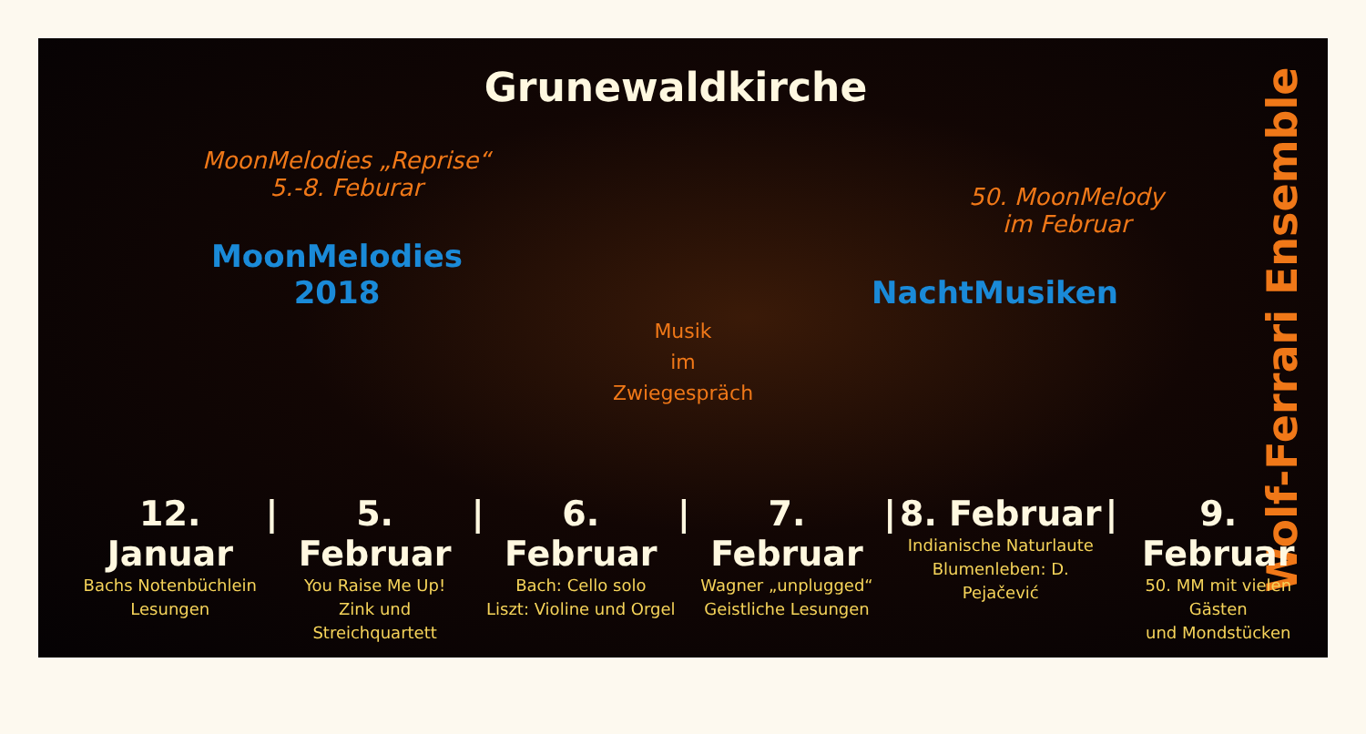Grunewaldkirche
MoonMelodies „Reprise“
5.-8. Feburar
50. MoonMelody
im Februar
MoonMelodies
2018
NachtMusiken
Musik
im
Zwiegespräch
Wolf-Ferrari Ensemble
12. Januar
Bachs Notenbüchlein
Lesungen
| 5. Februar
You Raise Me Up!
Zink und Streichquartett
| 6. Februar
Bach: Cello solo
Liszt: Violine und Orgel
| 7. Februar
Wagner „unplugged“
Geistliche Lesungen
| 8. Februar
Indianische Naturlaute
Blumenleben: D. Pejačević
| 9. Februar
50. MM mit vielen Gästen
und Mondstücken